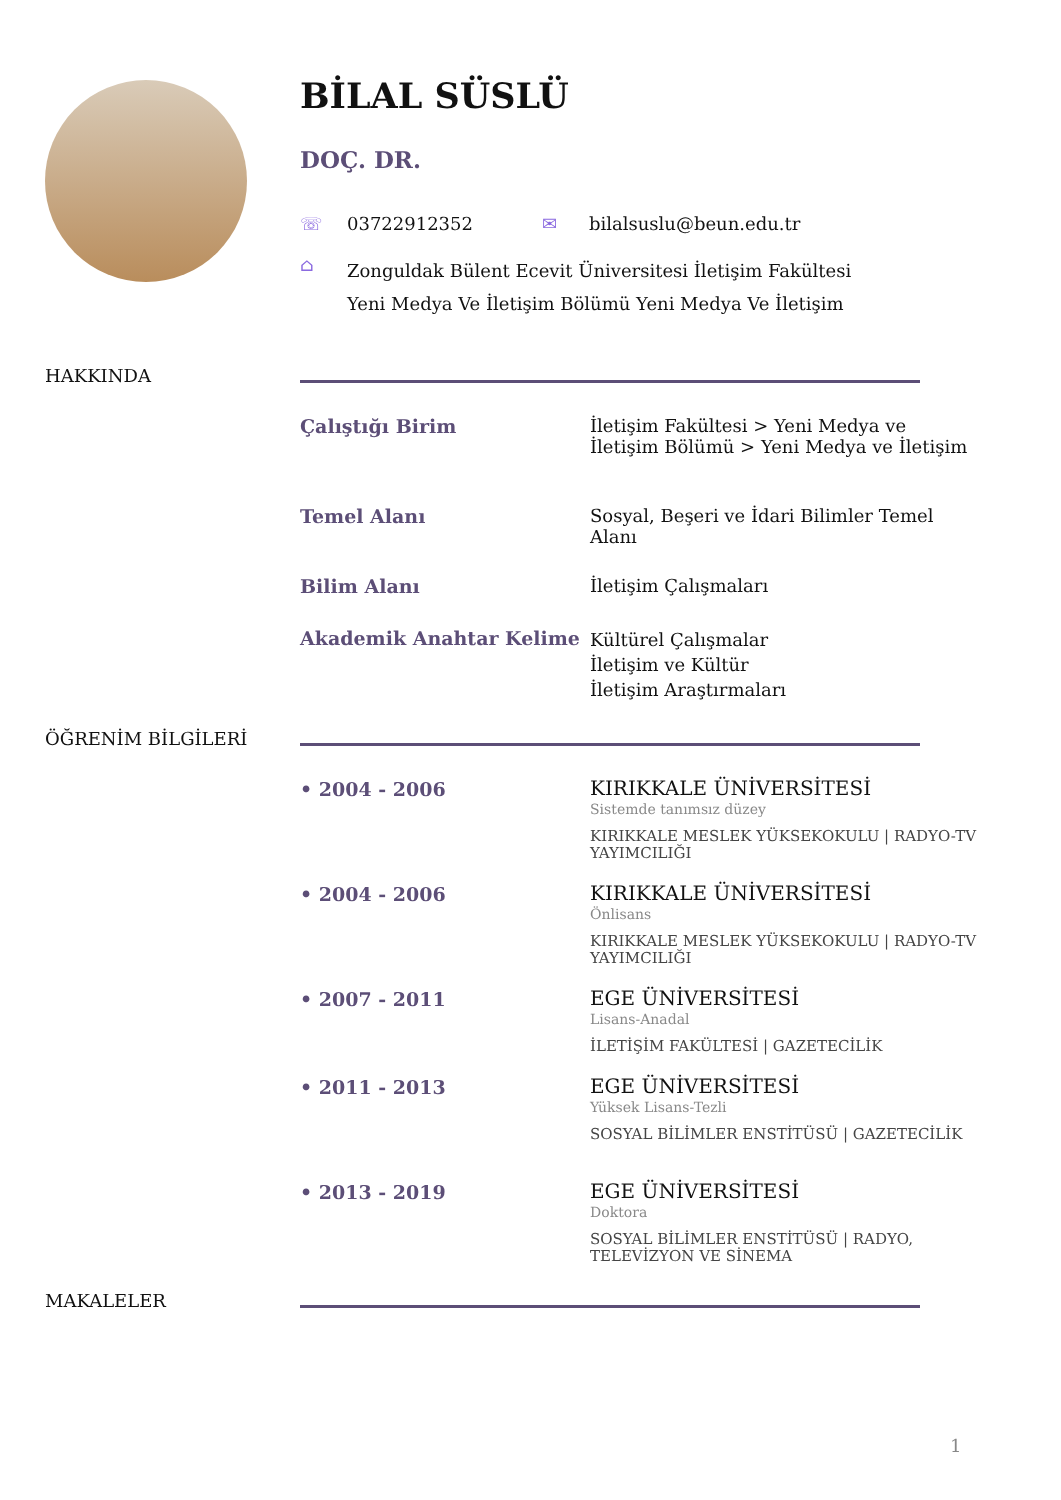BİLAL SÜSLÜ
DOÇ. DR.
☏ 03722912352 ✉ bilalsuslu@beun.edu.tr
⌂ Zonguldak Bülent Ecevit Üniversitesi İletişim Fakültesi Yeni Medya Ve İletişim Bölümü Yeni Medya Ve İletişim
HAKKINDA
Çalıştığı Birim
İletişim Fakültesi > Yeni Medya ve İletişim Bölümü > Yeni Medya ve İletişim
Temel Alanı
Sosyal, Beşeri ve İdari Bilimler Temel Alanı
Bilim Alanı
İletişim Çalışmaları
Akademik Anahtar Kelime
Kültürel Çalışmalar
İletişim ve Kültür
İletişim Araştırmaları
ÖĞRENİM BİLGİLERİ
• 2004 - 2006
KIRIKKALE ÜNİVERSİTESİ
Sistemde tanımsız düzey
KIRIKKALE MESLEK YÜKSEKOKULU | RADYO-TV YAYIMCILIĞI
• 2004 - 2006
KIRIKKALE ÜNİVERSİTESİ
Önlisans
KIRIKKALE MESLEK YÜKSEKOKULU | RADYO-TV YAYIMCILIĞI
• 2007 - 2011
EGE ÜNİVERSİTESİ
Lisans-Anadal
İLETİŞİM FAKÜLTESİ | GAZETECİLİK
• 2011 - 2013
EGE ÜNİVERSİTESİ
Yüksek Lisans-Tezli
SOSYAL BİLİMLER ENSTİTÜSÜ | GAZETECİLİK
• 2013 - 2019
EGE ÜNİVERSİTESİ
Doktora
SOSYAL BİLİMLER ENSTİTÜSÜ | RADYO, TELEVİZYON VE SİNEMA
MAKALELER
1